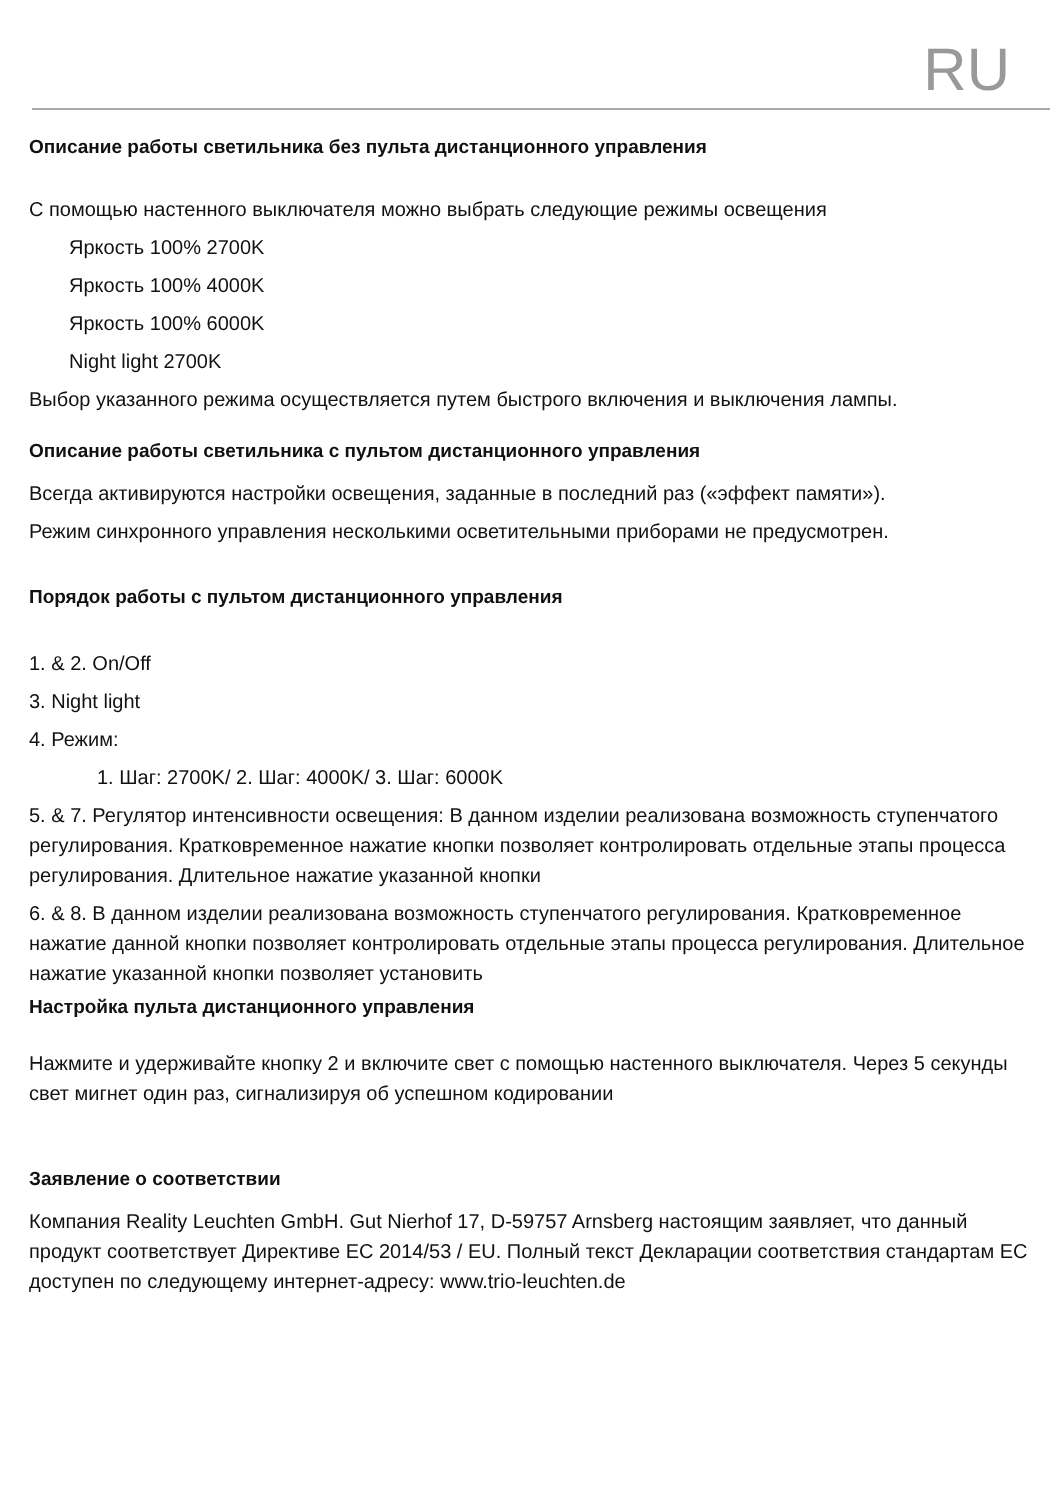RU
Описание работы светильника без пульта дистанционного управления
С помощью настенного выключателя можно выбрать следующие режимы освещения
Яркость 100% 2700K
Яркость 100% 4000K
Яркость 100% 6000K
Night light 2700K
Выбор указанного режима осуществляется путем быстрого включения и выключения лампы.
Описание работы светильника с пультом дистанционного управления
Всегда активируются настройки освещения, заданные в последний раз («эффект памяти»).
Режим синхронного управления несколькими осветительными приборами не предусмотрен.
Порядок работы с пультом дистанционного управления
1. & 2. On/Off
3. Night light
4. Режим:
1. Шаг: 2700K/ 2. Шаг: 4000K/ 3. Шаг: 6000K
5. & 7. Регулятор интенсивности освещения: В данном изделии реализована возможность ступенчатого регулирования. Кратковременное нажатие кнопки позволяет контролировать отдельные этапы процесса регулирования. Длительное нажатие указанной кнопки
6. & 8. В данном изделии реализована возможность ступенчатого регулирования. Кратковременное нажатие данной кнопки позволяет контролировать отдельные этапы процесса регулирования. Длительное нажатие указанной кнопки позволяет установить
Настройка пульта дистанционного управления
Нажмите и удерживайте кнопку 2 и включите свет с помощью настенного выключателя. Через 5 секунды свет мигнет один раз, сигнализируя об успешном кодировании
Заявление о соответствии
Компания Reality Leuchten GmbH. Gut Nierhof 17, D-59757 Arnsberg настоящим заявляет, что данный продукт соответствует Директиве ЕС 2014/53 / EU. Полный текст Декларации соответствия стандартам ЕС доступен по следующему интернет-адресу: www.trio-leuchten.de